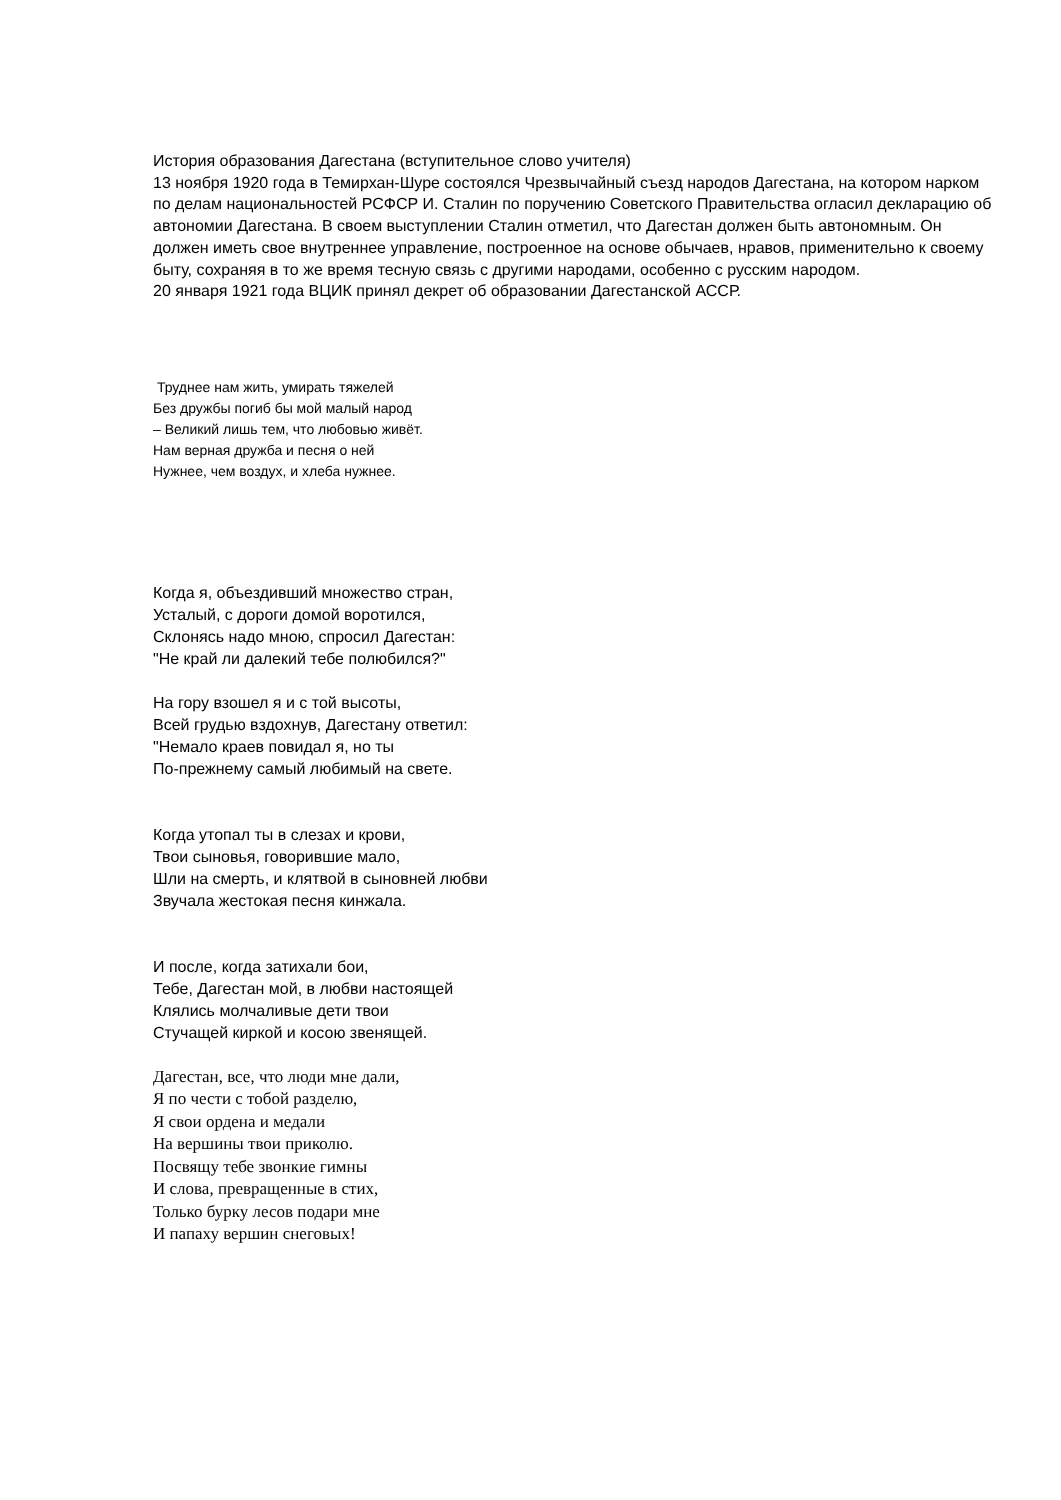История образования Дагестана (вступительное слово учителя)
13 ноября 1920 года в Темирхан-Шуре состоялся Чрезвычайный съезд народов Дагестана, на котором нарком по делам национальностей РСФСР И. Сталин по поручению Советского Правительства огласил декларацию об автономии Дагестана. В своем выступлении Сталин отметил, что Дагестан должен быть автономным. Он должен иметь свое внутреннее управление, построенное на основе обычаев, нравов, применительно к своему быту, сохраняя в то же время тесную связь с другими народами, особенно с русским народом.
20 января 1921 года ВЦИК принял декрет об образовании Дагестанской АССР.
Труднее нам жить, умирать тяжелей
Без дружбы погиб бы мой малый народ
– Великий лишь тем, что любовью живёт.
Нам верная дружба и песня о ней
Нужнее, чем воздух, и хлеба нужнее.
Когда я, объездивший множество стран,
Усталый, с дороги домой воротился,
Склонясь надо мною, спросил Дагестан:
"Не край ли далекий тебе полюбился?"
На гору взошел я и с той высоты,
Всей грудью вздохнув, Дагестану ответил:
"Немало краев повидал я, но ты
По-прежнему самый любимый на свете.
Когда утопал ты в слезах и крови,
Твои сыновья, говорившие мало,
Шли на смерть, и клятвой в сыновней любви
Звучала жестокая песня кинжала.
И после, когда затихали бои,
Тебе, Дагестан мой, в любви настоящей
Клялись молчаливые дети твои
Стучащей киркой и косою звенящей.
Дагестан, все, что люди мне дали,
Я по чести с тобой разделю,
Я свои ордена и медали
На вершины твои приколю.
Посвящу тебе звонкие гимны
И слова, превращенные в стих,
Только бурку лесов подари мне
И папаху вершин снеговых!